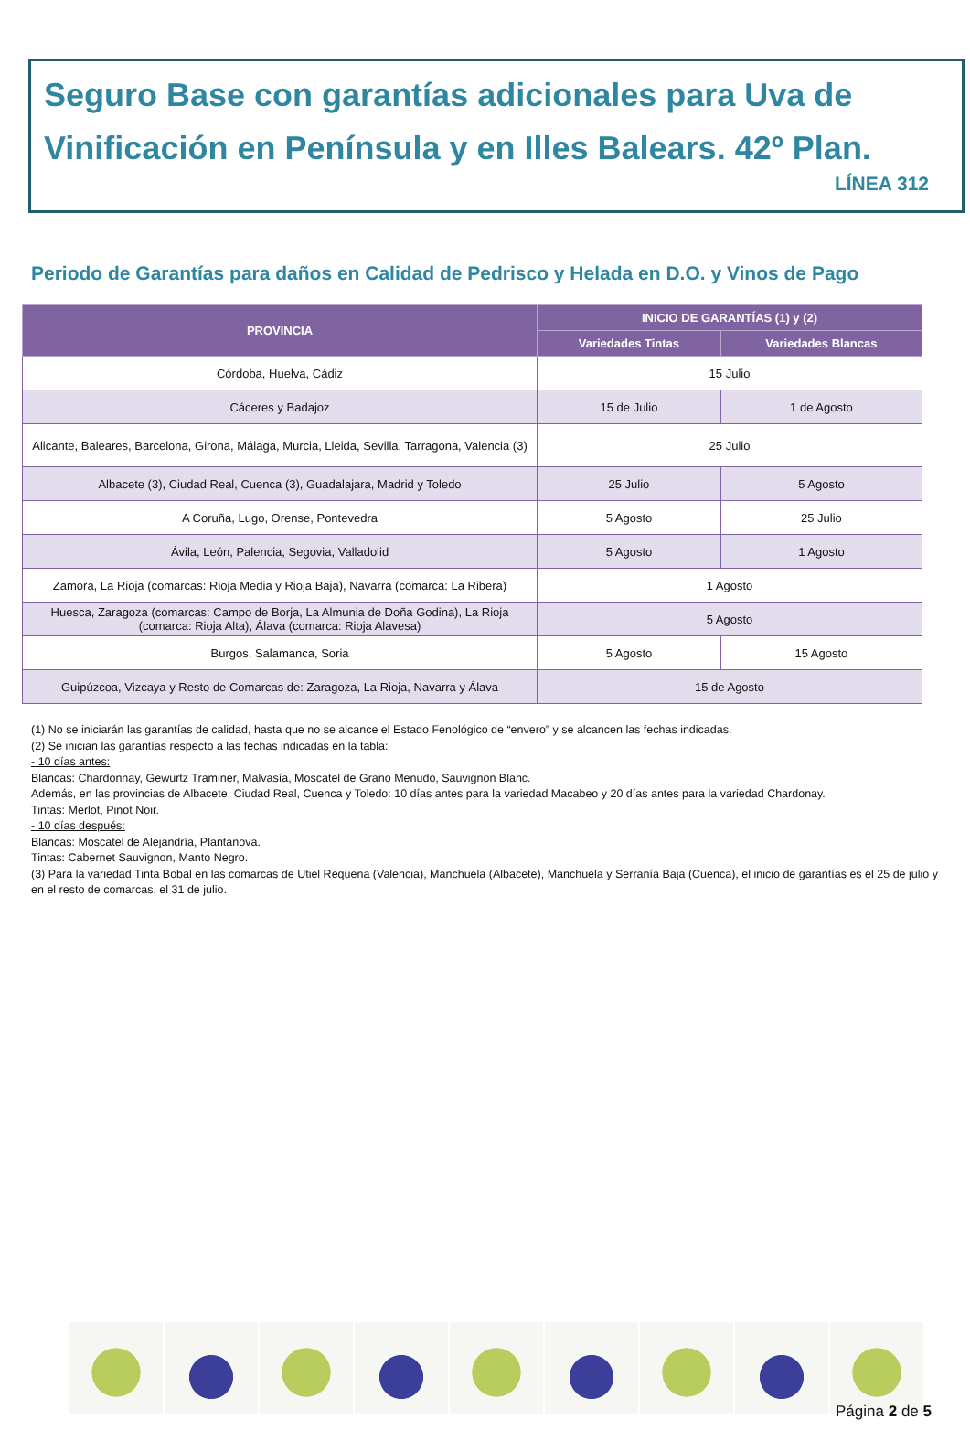Seguro Base con garantías adicionales para Uva de Vinificación en Península y en Illes Balears. 42º Plan.
LÍNEA 312
Periodo de Garantías para daños en Calidad de Pedrisco y Helada en D.O. y Vinos de Pago
| PROVINCIA | INICIO DE GARANTÍAS (1) y (2) | |
| --- | --- | --- |
| | Variedades Tintas | Variedades Blancas |
| Córdoba, Huelva, Cádiz | 15 Julio | |
| Cáceres y Badajoz | 15 de Julio | 1 de Agosto |
| Alicante, Baleares, Barcelona, Girona, Málaga, Murcia, Lleida, Sevilla, Tarragona, Valencia (3) | 25 Julio | |
| Albacete (3), Ciudad Real, Cuenca (3), Guadalajara, Madrid y Toledo | 25 Julio | 5 Agosto |
| A Coruña, Lugo, Orense, Pontevedra | 5 Agosto | 25 Julio |
| Ávila, León, Palencia, Segovia, Valladolid | 5 Agosto | 1 Agosto |
| Zamora, La Rioja (comarcas: Rioja Media y Rioja Baja), Navarra (comarca: La Ribera) | 1 Agosto | |
| Huesca, Zaragoza (comarcas: Campo de Borja, La Almunia de Doña Godina), La Rioja (comarca: Rioja Alta), Álava (comarca: Rioja Alavesa) | 5 Agosto | |
| Burgos, Salamanca, Soria | 5 Agosto | 15 Agosto |
| Guipúzcoa, Vizcaya y Resto de Comarcas de: Zaragoza, La Rioja, Navarra y Álava | 15 de Agosto | |
(1) No se iniciarán las garantías de calidad, hasta que no se alcance el Estado Fenológico de “envero” y se alcancen las fechas indicadas.
(2) Se inician las garantías respecto a las fechas indicadas en la tabla:
- 10 días antes:
Blancas: Chardonnay, Gewurtz Traminer, Malvasía, Moscatel de Grano Menudo, Sauvignon Blanc.
Además, en las provincias de Albacete, Ciudad Real, Cuenca y Toledo: 10 días antes para la variedad Macabeo y 20 días antes para la variedad Chardonay.
Tintas: Merlot, Pinot Noir.
- 10 días después:
Blancas: Moscatel de Alejandría, Plantanova.
Tintas: Cabernet Sauvignon, Manto Negro.
(3) Para la variedad Tinta Bobal en las comarcas de Utiel Requena (Valencia), Manchuela (Albacete), Manchuela y Serranía Baja (Cuenca), el inicio de garantías es el 25 de julio y en el resto de comarcas, el 31 de julio.
Página 2 de 5